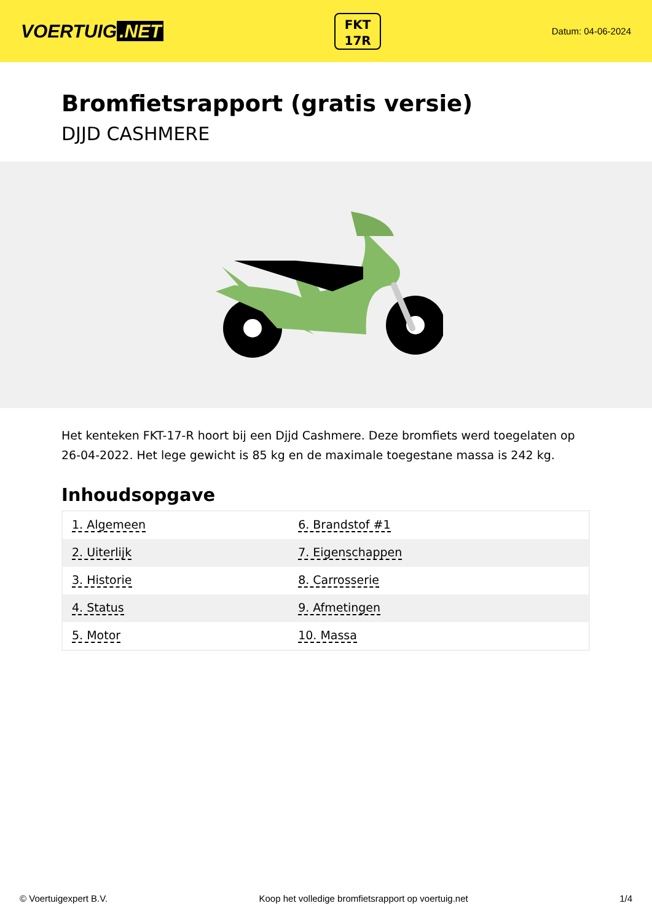VOERTUIG.NET
FKT
17R
Datum: 04-06-2024
Bromfietsrapport (gratis versie)
DJJD CASHMERE
Het kenteken FKT-17-R hoort bij een Djjd Cashmere. Deze bromfiets werd toegelaten op 26-04-2022. Het lege gewicht is 85 kg en de maximale toegestane massa is 242 kg.
Inhoudsopgave
| 1. Algemeen | 6. Brandstof #1 |
| 2. Uiterlijk | 7. Eigenschappen |
| 3. Historie | 8. Carrosserie |
| 4. Status | 9. Afmetingen |
| 5. Motor | 10. Massa |
© Voertuigexpert B.V. Koop het volledige bromfietsrapport op voertuig.net 1/4